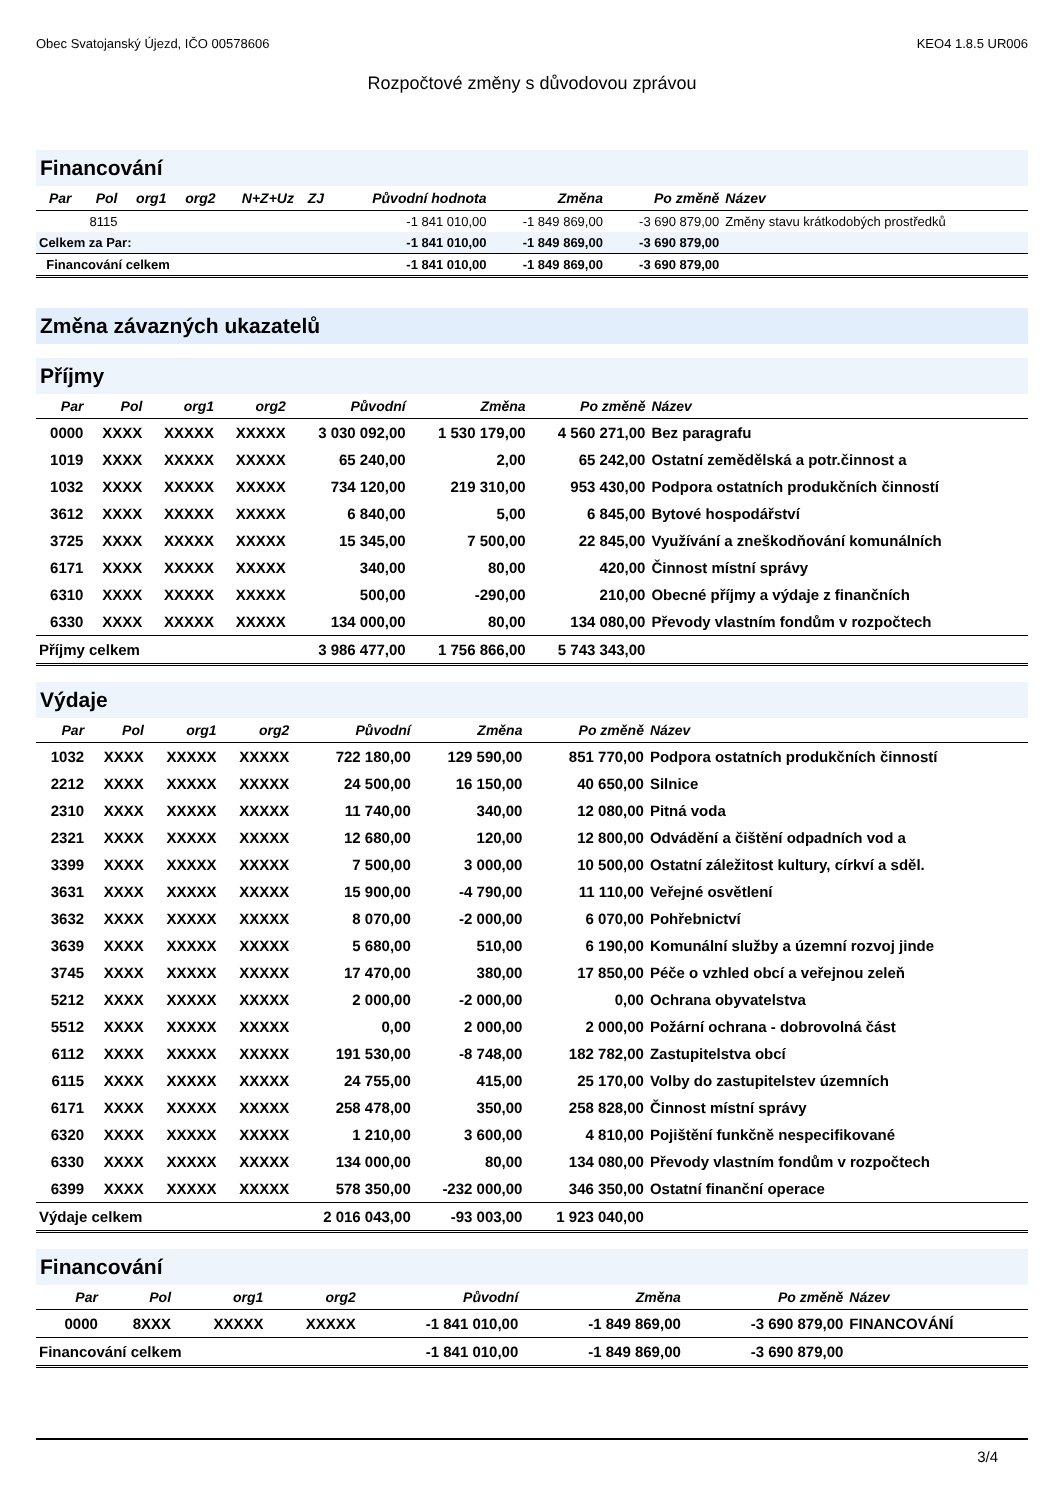Obec Svatojanský Újezd, IČO 00578606 KEO4 1.8.5 UR006
Rozpočtové změny s důvodovou zprávou
Financování
| Par | Pol | org1 | org2 | N+Z+Uz | ZJ | Původní hodnota | Změna | Po změně | Název |
| --- | --- | --- | --- | --- | --- | --- | --- | --- | --- |
| | 8115 | | | | | -1 841 010,00 | -1 849 869,00 | -3 690 879,00 | Změny stavu krátkodobých prostředků |
| Celkem za Par: | | | | | | -1 841 010,00 | -1 849 869,00 | -3 690 879,00 | |
| Financování celkem | | | | | | -1 841 010,00 | -1 849 869,00 | -3 690 879,00 | |
Změna závazných ukazatelů
Příjmy
| Par | Pol | org1 | org2 | Původní | Změna | Po změně | Název |
| --- | --- | --- | --- | --- | --- | --- | --- |
| 0000 | XXXX | XXXXX | XXXXX | 3 030 092,00 | 1 530 179,00 | 4 560 271,00 | Bez paragrafu |
| 1019 | XXXX | XXXXX | XXXXX | 65 240,00 | 2,00 | 65 242,00 | Ostatní zemědělská a potr.činnost a |
| 1032 | XXXX | XXXXX | XXXXX | 734 120,00 | 219 310,00 | 953 430,00 | Podpora ostatních produkčních činností |
| 3612 | XXXX | XXXXX | XXXXX | 6 840,00 | 5,00 | 6 845,00 | Bytové hospodářství |
| 3725 | XXXX | XXXXX | XXXXX | 15 345,00 | 7 500,00 | 22 845,00 | Využívání a zneškodňování komunálních |
| 6171 | XXXX | XXXXX | XXXXX | 340,00 | 80,00 | 420,00 | Činnost místní správy |
| 6310 | XXXX | XXXXX | XXXXX | 500,00 | -290,00 | 210,00 | Obecné příjmy a výdaje z finančních |
| 6330 | XXXX | XXXXX | XXXXX | 134 000,00 | 80,00 | 134 080,00 | Převody vlastním fondům v rozpočtech |
| Příjmy celkem | | | | 3 986 477,00 | 1 756 866,00 | 5 743 343,00 | |
Výdaje
| Par | Pol | org1 | org2 | Původní | Změna | Po změně | Název |
| --- | --- | --- | --- | --- | --- | --- | --- |
| 1032 | XXXX | XXXXX | XXXXX | 722 180,00 | 129 590,00 | 851 770,00 | Podpora ostatních produkčních činností |
| 2212 | XXXX | XXXXX | XXXXX | 24 500,00 | 16 150,00 | 40 650,00 | Silnice |
| 2310 | XXXX | XXXXX | XXXXX | 11 740,00 | 340,00 | 12 080,00 | Pitná voda |
| 2321 | XXXX | XXXXX | XXXXX | 12 680,00 | 120,00 | 12 800,00 | Odvádění a čištění odpadních vod a |
| 3399 | XXXX | XXXXX | XXXXX | 7 500,00 | 3 000,00 | 10 500,00 | Ostatní záležitost kultury, církví a sděl. |
| 3631 | XXXX | XXXXX | XXXXX | 15 900,00 | -4 790,00 | 11 110,00 | Veřejné osvětlení |
| 3632 | XXXX | XXXXX | XXXXX | 8 070,00 | -2 000,00 | 6 070,00 | Pohřebnictví |
| 3639 | XXXX | XXXXX | XXXXX | 5 680,00 | 510,00 | 6 190,00 | Komunální služby a územní rozvoj jinde |
| 3745 | XXXX | XXXXX | XXXXX | 17 470,00 | 380,00 | 17 850,00 | Péče o vzhled obcí a veřejnou zeleň |
| 5212 | XXXX | XXXXX | XXXXX | 2 000,00 | -2 000,00 | 0,00 | Ochrana obyvatelstva |
| 5512 | XXXX | XXXXX | XXXXX | 0,00 | 2 000,00 | 2 000,00 | Požární ochrana - dobrovolná část |
| 6112 | XXXX | XXXXX | XXXXX | 191 530,00 | -8 748,00 | 182 782,00 | Zastupitelstva obcí |
| 6115 | XXXX | XXXXX | XXXXX | 24 755,00 | 415,00 | 25 170,00 | Volby do zastupitelstev územních |
| 6171 | XXXX | XXXXX | XXXXX | 258 478,00 | 350,00 | 258 828,00 | Činnost místní správy |
| 6320 | XXXX | XXXXX | XXXXX | 1 210,00 | 3 600,00 | 4 810,00 | Pojištění funkčně nespecifikované |
| 6330 | XXXX | XXXXX | XXXXX | 134 000,00 | 80,00 | 134 080,00 | Převody vlastním fondům v rozpočtech |
| 6399 | XXXX | XXXXX | XXXXX | 578 350,00 | -232 000,00 | 346 350,00 | Ostatní finanční operace |
| Výdaje celkem | | | | 2 016 043,00 | -93 003,00 | 1 923 040,00 | |
Financování
| Par | Pol | org1 | org2 | Původní | Změna | Po změně | Název |
| --- | --- | --- | --- | --- | --- | --- | --- |
| 0000 | 8XXX | XXXXX | XXXXX | -1 841 010,00 | -1 849 869,00 | -3 690 879,00 | FINANCOVÁNÍ |
| Financování celkem | | | | -1 841 010,00 | -1 849 869,00 | -3 690 879,00 | |
3/4